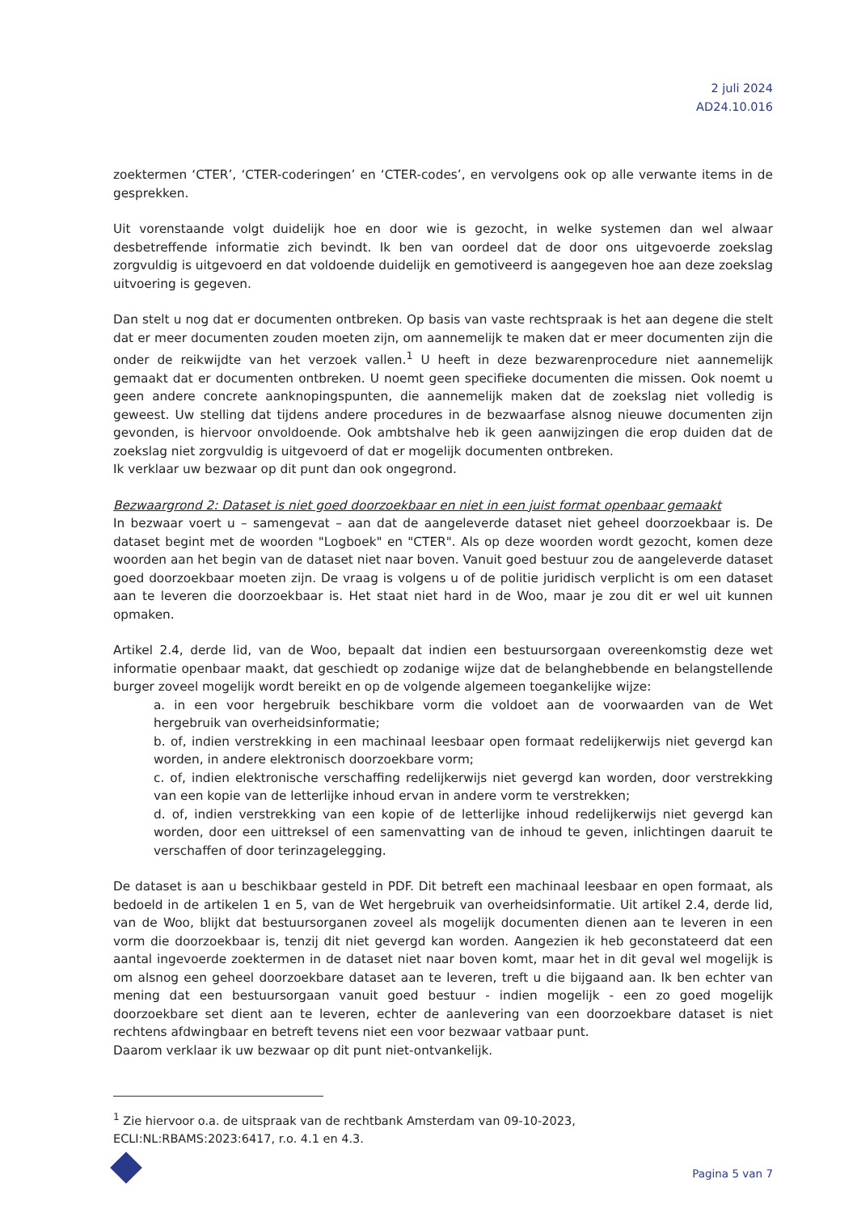2 juli 2024
AD24.10.016
zoektermen ‘CTER’, ‘CTER-coderingen’ en ‘CTER-codes’, en vervolgens ook op alle verwante items in de gesprekken.
Uit vorenstaande volgt duidelijk hoe en door wie is gezocht, in welke systemen dan wel alwaar desbetreffende informatie zich bevindt. Ik ben van oordeel dat de door ons uitgevoerde zoekslag zorgvuldig is uitgevoerd en dat voldoende duidelijk en gemotiveerd is aangegeven hoe aan deze zoekslag uitvoering is gegeven.
Dan stelt u nog dat er documenten ontbreken. Op basis van vaste rechtspraak is het aan degene die stelt dat er meer documenten zouden moeten zijn, om aannemelijk te maken dat er meer documenten zijn die onder de reikwijdte van het verzoek vallen.<sup>1</sup> U heeft in deze bezwarenprocedure niet aannemelijk gemaakt dat er documenten ontbreken. U noemt geen specifieke documenten die missen. Ook noemt u geen andere concrete aanknopingspunten, die aannemelijk maken dat de zoekslag niet volledig is geweest. Uw stelling dat tijdens andere procedures in de bezwaarfase alsnog nieuwe documenten zijn gevonden, is hiervoor onvoldoende. Ook ambtshalve heb ik geen aanwijzingen die erop duiden dat de zoekslag niet zorgvuldig is uitgevoerd of dat er mogelijk documenten ontbreken.
Ik verklaar uw bezwaar op dit punt dan ook ongegrond.
Bezwaargrond 2: Dataset is niet goed doorzoekbaar en niet in een juist format openbaar gemaakt
In bezwaar voert u – samengevat – aan dat de aangeleverde dataset niet geheel doorzoekbaar is. De dataset begint met de woorden "Logboek" en "CTER". Als op deze woorden wordt gezocht, komen deze woorden aan het begin van de dataset niet naar boven. Vanuit goed bestuur zou de aangeleverde dataset goed doorzoekbaar moeten zijn. De vraag is volgens u of de politie juridisch verplicht is om een dataset aan te leveren die doorzoekbaar is. Het staat niet hard in de Woo, maar je zou dit er wel uit kunnen opmaken.
Artikel 2.4, derde lid, van de Woo, bepaalt dat indien een bestuursorgaan overeenkomstig deze wet informatie openbaar maakt, dat geschiedt op zodanige wijze dat de belanghebbende en belangstellende burger zoveel mogelijk wordt bereikt en op de volgende algemeen toegankelijke wijze:
a. in een voor hergebruik beschikbare vorm die voldoet aan de voorwaarden van de Wet hergebruik van overheidsinformatie;
b. of, indien verstrekking in een machinaal leesbaar open formaat redelijkerwijs niet gevergd kan worden, in andere elektronisch doorzoekbare vorm;
c. of, indien elektronische verschaffing redelijkerwijs niet gevergd kan worden, door verstrekking van een kopie van de letterlijke inhoud ervan in andere vorm te verstrekken;
d. of, indien verstrekking van een kopie of de letterlijke inhoud redelijkerwijs niet gevergd kan worden, door een uittreksel of een samenvatting van de inhoud te geven, inlichtingen daaruit te verschaffen of door terinzagelegging.
De dataset is aan u beschikbaar gesteld in PDF. Dit betreft een machinaal leesbaar en open formaat, als bedoeld in de artikelen 1 en 5, van de Wet hergebruik van overheidsinformatie. Uit artikel 2.4, derde lid, van de Woo, blijkt dat bestuursorganen zoveel als mogelijk documenten dienen aan te leveren in een vorm die doorzoekbaar is, tenzij dit niet gevergd kan worden. Aangezien ik heb geconstateerd dat een aantal ingevoerde zoektermen in de dataset niet naar boven komt, maar het in dit geval wel mogelijk is om alsnog een geheel doorzoekbare dataset aan te leveren, treft u die bijgaand aan. Ik ben echter van mening dat een bestuursorgaan vanuit goed bestuur - indien mogelijk - een zo goed mogelijk doorzoekbare set dient aan te leveren, echter de aanlevering van een doorzoekbare dataset is niet rechtens afdwingbaar en betreft tevens niet een voor bezwaar vatbaar punt.
Daarom verklaar ik uw bezwaar op dit punt niet-ontvankelijk.
<sup>1</sup> Zie hiervoor o.a. de uitspraak van de rechtbank Amsterdam van 09-10-2023,
ECLI:NL:RBAMS:2023:6417, r.o. 4.1 en 4.3.
Pagina 5 van 7